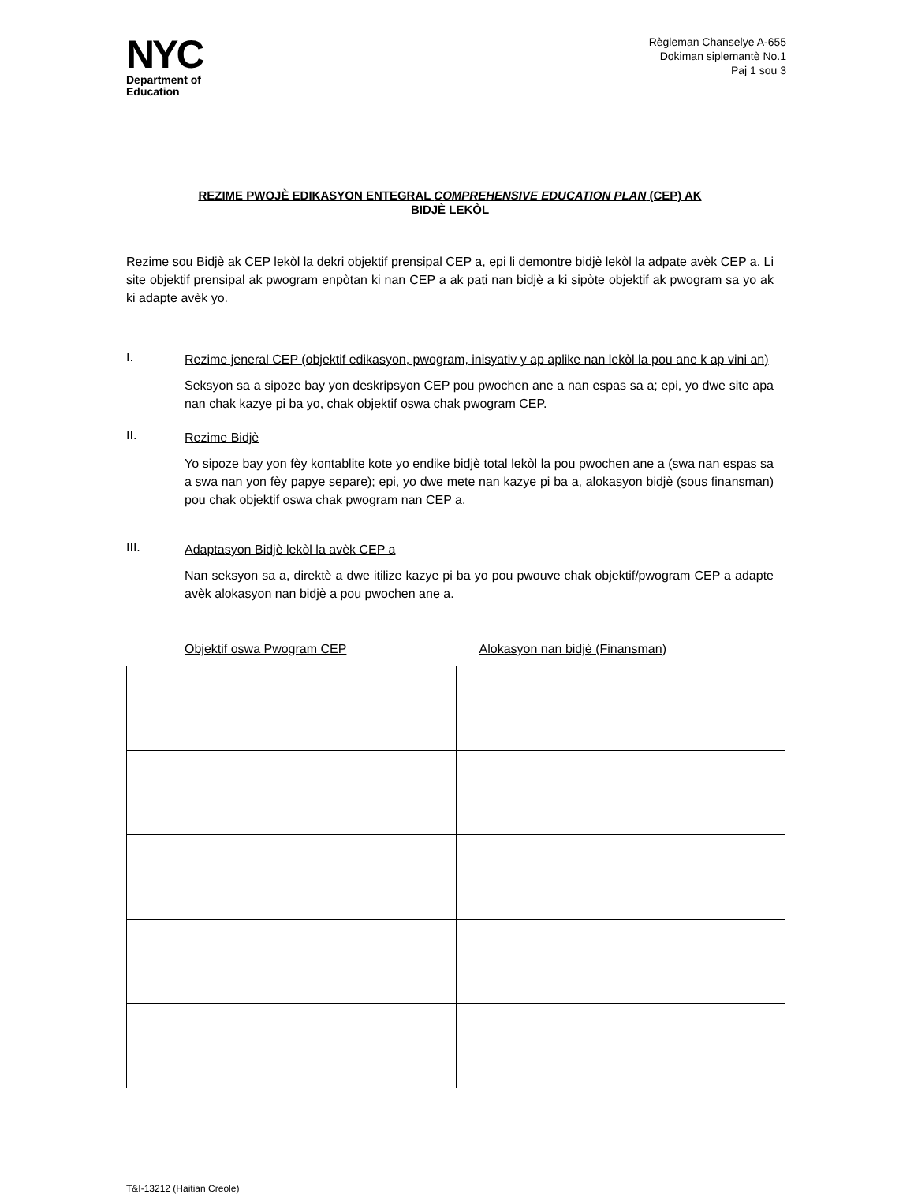NYC
Department of
Education
Règleman Chanselye A-655
Dokiman siplemantè No.1
Paj 1 sou 3
REZIME PWOJÈ EDIKASYON ENTEGRAL COMPREHENSIVE EDUCATION PLAN (CEP) AK
BIDJÈ LEKÒL
Rezime sou Bidjè ak CEP lekòl la dekri objektif prensipal CEP a, epi li demontre bidjè lekòl la adpate avèk CEP a. Li site objektif prensipal ak pwogram enpòtan ki nan CEP a ak pati nan bidjè a ki sipòte objektif ak pwogram sa yo ak ki adapte avèk yo.
I.
Rezime jeneral CEP (objektif edikasyon, pwogram, inisyativ y ap aplike nan lekòl la pou ane k ap vini an)
Seksyon sa a sipoze bay yon deskripsyon CEP pou pwochen ane a nan espas sa a; epi, yo dwe site apa nan chak kazye pi ba yo, chak objektif oswa chak pwogram CEP.
II.
Rezime Bidjè
Yo sipoze bay yon fèy kontablite kote yo endike bidjè total lekòl la pou pwochen ane a (swa nan espas sa a swa nan yon fèy papye separe); epi, yo dwe mete nan kazye pi ba a, alokasyon bidjè (sous finansman) pou chak objektif oswa chak pwogram nan CEP a.
III.
Adaptasyon Bidjè lekòl la avèk CEP a
Nan seksyon sa a, direktè a dwe itilize kazye pi ba yo pou pwouve chak objektif/pwogram CEP a adapte avèk alokasyon nan bidjè a pou pwochen ane a.
Objektif oswa Pwogram CEP Alokasyon nan bidjè (Finansman)
T&I-13212 (Haitian Creole)